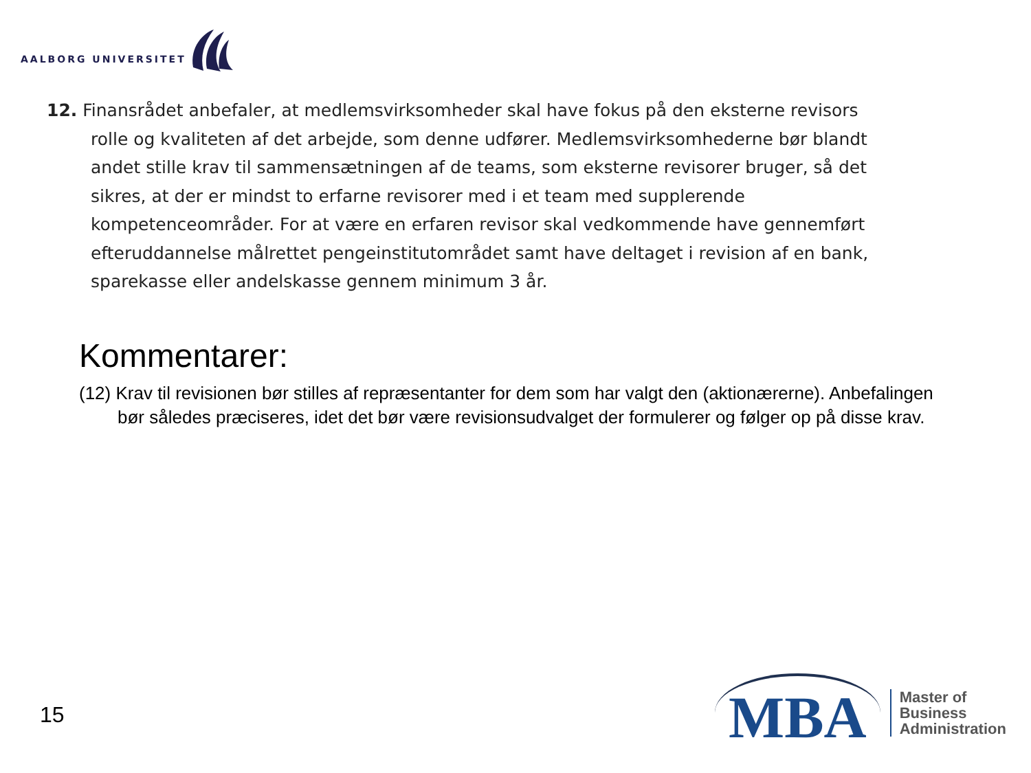AALBORG UNIVERSITET
12. Finansrådet anbefaler, at medlemsvirksomheder skal have fokus på den eks­terne revisors rolle og kvaliteten af det arbejde, som denne udfører. Medlems­virksomhederne bør blandt andet stille krav til sammensætningen af de teams, som eksterne revisorer bruger, så det sikres, at der er mindst to erfarne revi­sorer med i et team med supplerende kompetenceområder. For at være en er­faren revisor skal vedkommende have gennemført efteruddannelse målrettet pengeinstitutområdet samt have deltaget i revision af en bank, sparekasse el­ler andelskasse gennem minimum 3 år.
Kommentarer:
(12) Krav til revisionen bør stilles af repræsentanter for dem som har valgt den (aktionærerne). Anbefalingen bør således præciseres, idet det bør være revisionsudvalget der formulerer og følger op på disse krav.
15
MBA
Master of
Business
Administration